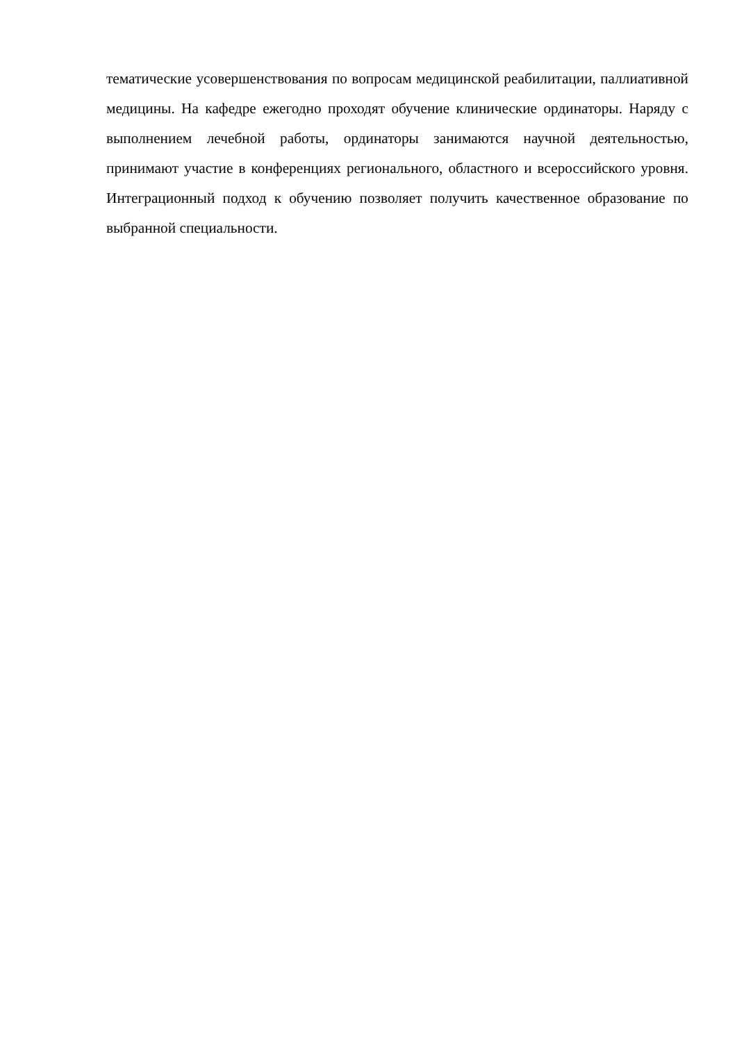тематические усовершенствования по вопросам медицинской реабилитации, паллиативной медицины. На кафедре ежегодно проходят обучение клинические ординаторы. Наряду с выполнением лечебной работы, ординаторы занимаются научной деятельностью, принимают участие в конференциях регионального, областного и всероссийского уровня. Интеграционный подход к обучению позволяет получить качественное образование по выбранной специальности.